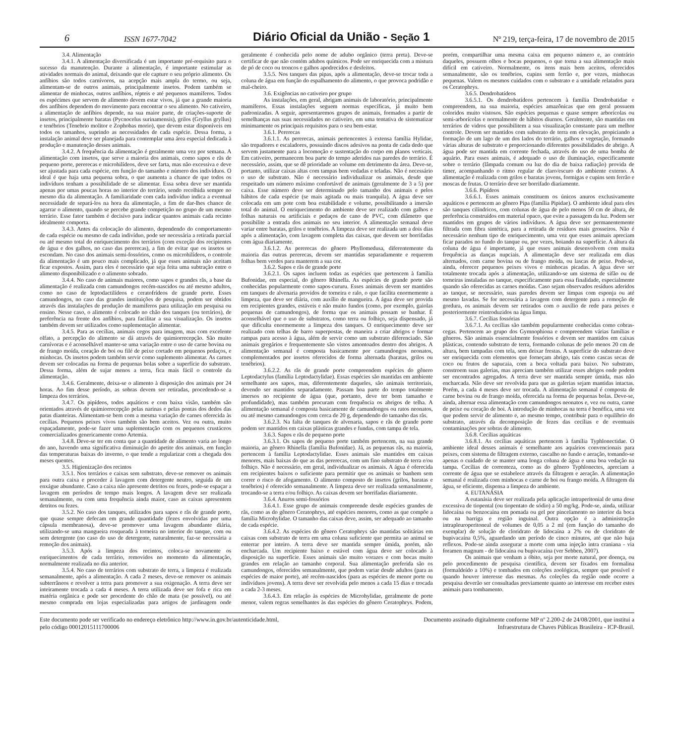6 ISSN 1677-7042 Diário Oficial da União - Seção 1 Nº 219, terça-feira, 17 de novembro de 2015
3.4. Alimentação
3.4.1. A alimentação diversificada é um importante pré-requisito para o sucesso da manutenção. Durante a alimentação, é importante estimular as atividades normais do animal, deixando que ele capture o seu próprio alimento. Os anfíbios são todos carnívoros, na acepção mais ampla do termo, ou seja, alimentam-se de outros animais, principalmente insetos. Podem também se alimentar de minhocas, outros anfíbios, répteis e até pequenos mamíferos. Todos os espécimes que servem de alimento devem estar vivos, já que a grande maioria dos anfíbios dependem do movimento para encontrar o seu alimento. No cativeiro, a alimentação de anfíbios depende, na sua maior parte, de criações-suporte de insetos, principalmente baratas (Pycnocelus surinamensis), grilos (Gryllus gryllus) e tenébrios (Tenebrio molitor e Zophobas morio), que devem estar disponíveis em todos os tamanhos, suprindo as necessidades de cada espécie. Dessa forma, a instalação animal deve ser planejada para contemplar uma área especial dedicada à produção e manutenção desses animais.
3.4.2. A frequência da alimentação é geralmente uma vez por semana. A alimentação com insetos, que serve a maioria dos animais, como sapos e rãs de pequeno porte, pererecas e microhilídeos, deve ser farta, mas não excessiva e deve ser ajustada para cada espécie, em função do tamanho e número dos indivíduos. O ideal é que haja uma pequena sobra, o que aumenta a chance de que todos os indivíduos tenham a possibilidade de se alimentar. Essa sobra deve ser mantida apenas por umas poucas horas no interior do terrário, sendo recolhida sempre no mesmo dia da alimentação. A familiaridade com cada indivíduo indica a eventual necessidade de separá-los na hora da alimentação, a fim de dar-lhes chance de agarrar o alimento, quando se percebe grande competição no grupo de um mesmo terrário. Esse fator também é decisivo para indicar quantos animais cada recinto idealmente comporta.
3.4.3. Antes da colocação do alimento, dependendo do comportamento de cada espécie ou mesmo de cada indivíduo, pode ser necessária a retirada parcial ou até mesmo total do enriquecimento dos terrários (com exceção dos recipientes de água e dos galhos, no caso das pererecas), a fim de evitar que os insetos se escondam. No caso dos animais semi-fossórios, como os microhilídeos, o controle da alimentação é um pouco mais complicado, já que esses animais não aceitam ficar expostos. Assim, para eles é necessário que seja feita uma subtração entre o alimento disponibilizado e o alimento sobrado.
3.4.4. No caso de animais maiores, como sapos e grandes rãs, a base da alimentação é realizada com camundongos recém-nascidos ou até mesmo adultos, como no caso de leptodactilídeos e ceratofrídeos de grande porte. Esses camundongos, no caso das grandes instituições de pesquisa, podem ser obtidos através das instalações de produção de mamíferos para utilização em pesquisa ou ensino. Nesse caso, o alimento é colocado no chão dos tanques (ou terrários), de preferência na frente dos anfíbios, para facilitar a sua visualização. Os insetos também devem ser utilizados como suplementação alimentar.
3.4.5. Para as cecílias, animais cegos para imagem, mas com excelente olfato, a percepção do alimento se dá através de quimiorrecepção. São muito carnívoras e é aconselhável manter-se uma variação entre o uso de carne bovina ou de frango moída, coração de boi ou filé de peixe cortado em pequenos pedaços, e minhocas. Os insetos podem também servir como suplemento alimentar. As carnes devem ser colocadas na forma de pequenas bolas sobre a superfície do substrato. Dessa forma, além de sujar menos a terra, fica mais fácil o controle da alimentação.
3.4.6. Geralmente, deixa-se o alimento à disposição dos animais por 24 horas. Ao fim desse período, as sobras devem ser retiradas, procedendo-se a limpeza dos terrários.
3.4.7. Os pipídeos, todos aquáticos e com baixa visão, também são orientados através de quimiorrecepção pelas narinas e pelas pontas dos dedos das patas dianteiras. Alimentam-se bem com a mesma variação de carnes oferecida às cecílias. Pequenos peixes vivos também são bem aceitos. Vez ou outra, muito espaçadamente, pode-se fazer uma suplementação com os pequenos crustáceos comercializados genericamente como Artemia.
3.4.8. Deve-se ter em conta que a quantidade de alimento varia ao longo do ano, havendo uma significativa diminuição do apetite dos animais, em função das temperaturas baixas do inverno, o que tende a regularizar com a chegada dos meses quentes.
3.5. Higienização dos recintos
3.5.1. Nos terrários e caixas sem substrato, deve-se remover os animais para outra caixa e proceder á lavagem com detergente neutro, seguida de um enxágue abundante. Caso a caixa não apresente detritos ou fezes, pode-se espaçar a lavagem em períodos de tempo mais longos. A lavagem deve ser realizada semanalmente, ou com uma frequência ainda maior, caso as caixas apresentem detritos ou fezes.
3.5.2. No caso dos tanques, utilizados para sapos e rãs de grande porte, que quase sempre defecam em grande quantidade (fezes envolvidas por uma cápsula membranosa), deve-se promover uma lavagem abundante diária, utilizando-se uma mangueira rosqueada à torneira no interior do tanque, com ou sem detergente (no caso do uso de detergente, naturalmente, faz-se necessária a remoção dos animais).
3.5.3. Após a limpeza dos recintos, coloca-se novamente os enriquecimentos de cada terrário, removidos no momento da alimentação, normalmente realizada no dia anterior.
3.5.4. No caso de terrários com substrato de terra, a limpeza é realizada semanalmente, após a alimentação. A cada 2 meses, deve-se remover os animais subterrâneos e revolver a terra para promover a sua oxigenação. A terra deve ser inteiramente trocada a cada 4 meses. A terra utilizada deve ser fofa e rica em matéria orgânica e pode ser procedente do chão de mata (se possível), ou até mesmo comprada em lojas especializadas para artigos de jardinagem onde geralmente é conhecida pelo nome de adubo orgânico (terra preta). Deve-se certificar de que não contém adubos químicos. Pode ser enriquecida com a mistura de pó de coco ou troncos e galhos apodrecidos e desfeitos.
3.5.5. Nos tanques das pipas, após a alimentação, deve-se trocar toda a coluna de água em função do espalhamento do alimento, o que provoca podridão e mal-cheiro.
3.6. Exigências no cativeiro por grupo
As instalações, em geral, abrigam animais de laboratório, principalmente mamíferos. Essas instalações seguem normas específicas, já muito bem padronizadas. A seguir, apresentaremos grupos de animais, formados a partir de semelhanças nas suas necessidades no cativeiro, em uma tentativa de sistematizar minimamente os principais requisitos para o seu bem-estar.
3.6.1. Pererecas
3.6.1.1. As pererecas, animais pertencentes à extensa família Hylidae, são trepadores e escaladores, possuindo discos adesivos na ponta de cada dedo que servem justamente para a locomoção e sustentação do corpo em planos verticais. Em cativeiro, permanecem boa parte do tempo aderidos nas paredes do terrário. É necessário, assim, que se dê prioridade ao volume em detrimento da área. Deve-se, portanto, utilizar caixas altas com tampas bem vedadas e teladas. Não é necessário o uso de substrato. Não é necessário individualizar os animais, desde que respeitado um número máximo confortável de animais (geralmente de 3 a 5) por caixa. Esse número deve ser determinado pelo tamanho dos animais e pelos hábitos de cada espécie (se mais agitada ou mais tranquila). A água deve ser colocada em um pote com boa estabilidade e volume, possibilitando a imersão total do animal. O enriquecimento do ambiente deve ser realizado com galhos e folhas naturais ou artificiais e pedaços de cano de PVC, com diâmetro que possibilite a entrada dos animais no seu interior. A alimentação semanal deve variar entre baratas, grilos e tenébrios. A limpeza deve ser realizada um a dois dias após a alimentação, com lavagem completa das caixas, que devem ser borrifadas com água diariamente.
3.6.1.2. As pererecas do gênero Phyllomedusa, diferentemente da maioria das outras pererecas, devem ser mantidas separadamente e requerem folhas bem verdes para manterem a sua cor.
3.6.2. Sapos e rãs de grande porte
3.6.2.1. Os sapos incluem todas as espécies que pertencem à família Bufonidae, em especial, do gênero Rhinella. As espécies de grande porte são conhecidas popularmente como sapos-cururu. Esses animais devem ser mantidos em tanques de alvenaria providos de torneira e ralo, o que facilita enormemente a limpeza, que deve ser diária, com auxílio de mangueira. A água deve ser provida em recipientes grandes, estáveis e não muito fundos (como, por exemplo, gaiolas pequenas de camundongos), de forma que os animais possam se banhar. É aconselhável que o uso de substratos, como terra ou folhiço, seja dispensado, já que dificulta enormemente a limpeza dos tanques. O enriquecimento deve ser realizado com telhas de barro superpostas, de maneira a criar abrigos e formar rampas para acesso à água, além de servir como um substrato diferenciado. São animais gregários e frequentemente são vistos amontoados dentro dos abrigos. A alimentação semanal é composta basicamente por camundongos neonatos, complementados por insetos oferecidos de forma alternada (baratas, grilos ou tenébrios).
3.6.2.2. As rãs de grande porte compreendem espécies do gênero Leptodactylus (família Leptodactylidae). Essas espécies são mantidas em ambiente semelhante aos sapos, mas, diferentemente daqueles, são animais territoriais, devendo ser mantidos separadamente. Passam boa parte do tempo totalmente imersos no recipiente de água (que, portanto, deve ter bom tamanho e profundidade), mas também procuram com frequência os abrigos de telha. A alimentação semanal é composta basicamente de camundongos ou ratos neonatos, ou até mesmo camundongos com cerca de 20 g, dependendo do tamanho das rãs.
3.6.2.3. Na falta de tanques de alvenaria, sapos e rãs de grande porte podem ser mantidos em caixas plásticas grandes e fundas, com tampa de tela.
3.6.3. Sapos e rãs de pequeno porte
3.6.3.1. Os sapos de pequeno porte também pertencem, na sua grande maioria, ao gênero Rhinella (família Bufonidae). Já, as pequenas rãs, na maioria, pertencem à família Leptodactylidae. Esses animais são mantidos em caixas menores, mais baixas do que as das pererecas, com um fino substrato de terra e/ou folhiço. Não é necessário, em geral, individualizar os animais. A água é oferecida em recipientes baixos o suficiente para permitir que os animais se banhem sem correr o risco de afogamento. O alimento composto de insetos (grilos, baratas e tenébrios) é oferecido semanalmente. A limpeza deve ser realizada semanalmente, trocando-se a terra e/ou folhiço. As caixas devem ser borrifadas diariamente.
3.6.4. Anuros semi-fossórios
3.6.4.1. Esse grupo de animais compreende desde espécies grandes de rãs, como as do gênero Ceratophrys, até espécies menores, como as que compõe a família Microhylidae. O tamanho das caixas deve, assim, ser adequado ao tamanho de cada espécie.
3.6.4.2. As espécies do gênero Ceratophrys são mantidas solitárias em caixas com substrato de terra em uma coluna suficiente que permita ao animal se enterrar por inteiro. A terra deve ser mantida sempre úmida, porém, não encharcada. Um recipiente baixo e estável com água deve ser colocado à disposição na superfície. Esses animais são muito vorazes e com bocas muito grandes em relação ao tamanho corporal. Sua alimentação preferida são os camundongos, oferecidos semanalmente, que podem variar desde adultos (para as espécies de maior porte), até recém-nascidos (para as espécies de menor porte ou indivíduos jovens). A terra deve ser revolvida pelo menos a cada 15 dias e trocada a cada 2-3 meses.
3.6.4.3. Em relação às espécies de Microhylidae, geralmente de porte menor, valem regras semelhantes às das espécies do gênero Ceratophrys. Podem, porém, compartilhar uma mesma caixa em pequeno número e, ao contrário daqueles, possuem olhos e bocas pequenos, o que torna a sua alimentação mais difícil em cativeiro. Normalmente, os itens mais bem aceitos, oferecidos semanalmente, são os tenébrios, cupins sem ferrão e, por vezes, minhocas pequenas. Valem os mesmos cuidados com o substrato e a umidade relatados para os Ceratophrys.
3.6.5. Dendrobatídeos
3.6.5.1. Os dendrobatídeos pertencem à família Dendrobatidae e compreendem, na sua maioria, espécies amazônicas que em geral possuem coloridos muito vistosos. São espécies pequenas e quase sempre arborícolas ou semi-arborícolas e normalmente de hábitos diurnos. Geralmente, são mantidas em terrários de vidros que possibilitem a sua visualização constante para um melhor controle. Devem ser mantidos com substrato de terra em elevação, propiciando a formação de um lago de um dos lados do terrário, galhos e vegetação, formando várias alturas de substrato e proporcionando diferentes possibilidades de abrigo. A água pode ser mantida em corrente fechada, através do uso de uma bomba de aquário. Para esses animais, é adequado o uso de iluminação, especificamente sobre o terrário (lâmpada comum ou luz do dia de baixa radiação) provida de timer, acompanhando o ritmo regular de claro/escuro do ambiente externo. A alimentação é realizada com grilos e baratas jovens, formigas e cupins sem ferrão e moscas de frutas. O terrário deve ser borrifado diariamente.
3.6.6. Pipídeos
3.6.6.1. Esses animais constituem os únicos anuros exclusivamente aquáticos e pertencem ao gênero Pipa (família Pipidae). O ambiente ideal para eles são tanques cilíndricos, com colunas de água de pelo menos 50 cm de altura, de preferência construídos em material opaco, que evite a passagem da luz. Podem ser mantidos em grupos de vários indivíduos. A água deve ser permanentemente filtrada com fibra sintética, para a retirada de resíduos mais grosseiros. Não é necessário nenhum tipo de enriquecimento, uma vez que esses animais apreciam ficar parados no fundo do tanque ou, por vezes, boiando na superfície. A altura da coluna de água é importante, já que esses animais desenvolvem com muita frequência as danças nupciais. A alimentação deve ser realizada em dias alternados, com carne bovina ou de frango moída, ou lascas de peixe. Pode-se, ainda, oferecer pequenos peixes vivos e minhocas picadas. A água deve ser totalmente trocada após a alimentação, utilizando-se um sistema de sifão ou de torneiras instaladas no tanque, especificamente para essa finalidade, especialmente quando são oferecidas as carnes moídas. Caso sejam observados resíduos aderidos ao tanque, se necessário, suas paredes devem ser limpas com esponja ou até mesmo lavadas. Se for necessária a lavagem com detergente para a remoção de gordura, os animais devem ser retirados com o auxílio de rede para peixes e posteriormente reintroduzidos na água limpa.
3.6.7. Cecílias fossórias
3.6.7.1. As cecílias são também popularmente conhecidas como cobras-cegas. Pertencem ao grupo dos Gymnophiona e compreendem várias famílias e gêneros. São animais essencialmente fossórios e devem ser mantidos em caixas plásticas, contendo substrato de terra, formando colunas de pelo menos 20 cm de altura, bem tampadas com tela, sem deixar frestas. A superfície do substrato deve ser enriquecida com elementos que forneçam abrigo, tais como cascas secas de coco ou frutos de sapucaia, com a boca voltada para baixo. No substrato, constroem suas galerias, mas apreciam também utilizar esses abrigos onde podem ser encontrados agregados. A terra deve ser mantida sempre úmida, mas não encharcada. Não deve ser revolvida para que as galerias sejam mantidas intactas. Porém, a cada 4 meses deve ser trocada. A alimentação semanal é composta de carne bovina ou de frango moída, oferecida na forma de pequenas bolas. Deve-se, ainda, alternar essa alimentação com camundongos neonatos e, vez ou outra, carne de peixe ou coração de boi. A introdução de minhocas na terra é benéfica, uma vez que podem servir de alimento e, ao mesmo tempo, contribuir para o equilíbrio do substrato, através da decomposição de fezes das cecílias e de eventuais contaminações por sobras de alimento.
3.6.8. Cecílias aquáticas
3.6.8.1. As cecílias aquáticas pertencem à família Typhlonectidae. O ambiente ideal desses animais é semelhante aos aquários convencionais para peixes, com sistema de filtragem externo, cascalho no fundo e aeração, tomando-se apenas o cuidado de se manter uma longa coluna de água e uma boa vedação na tampa. Cecílias de correnteza, como as do gênero Typhlonectes, apreciam a corrente de água que se estabelece através da filtragem e aeração. A alimentação semanal é realizada com minhocas e carne de boi ou frango moída. A filtragem da água, se eficiente, dispensa a limpeza do ambiente.
4. EUTANÁSIA
A eutanásia deve ser realizada pela aplicação intraperitonial de uma dose excessiva de tiopental (ou tiopentato de sódio) a 50 mg/kg. Pode-se, ainda, utilizar lidocaína ou benzocaína em pomada ou gel por pincelamento no interior da boca ou na barriga e região inguinal. Outra opção é a administração intrapleuroperitoneal de volumes de 0,05 a 2 ml (em função do tamanho do exemplar) de solução de cloridrato de lidocaína a 2% ou de cloridrato de bupivacaína 0,5%, aguardando um período de cinco minutos, até que não haja reflexos. Pode-se ainda assegurar a morte com uma injeção intra craniana - via foramen magnum - de lidocaína ou bupivacaína (ver Sebben, 2007).
Os animais que venham a óbito, seja por morte natural, por doença, ou pelo procedimento de pesquisa científica, devem ser fixados em formalina (formaldeído a 10%) e tombados em coleções zoológicas, sempre que possível e quando houver interesse das mesmas. As coleções da região onde ocorre a pesquisa deverão ser consultadas previamente quanto ao interesse em receber estes animais para tombamento.
Este documento pode ser verificado no endereço eletrônico http://www.in.gov.br/autenticidade.html,
pelo código 00012015111700006
Documento assinado digitalmente conforme MP nº 2.200-2 de 24/08/2001, que institui a
Infraestrutura de Chaves Públicas Brasileira - ICP-Brasil.